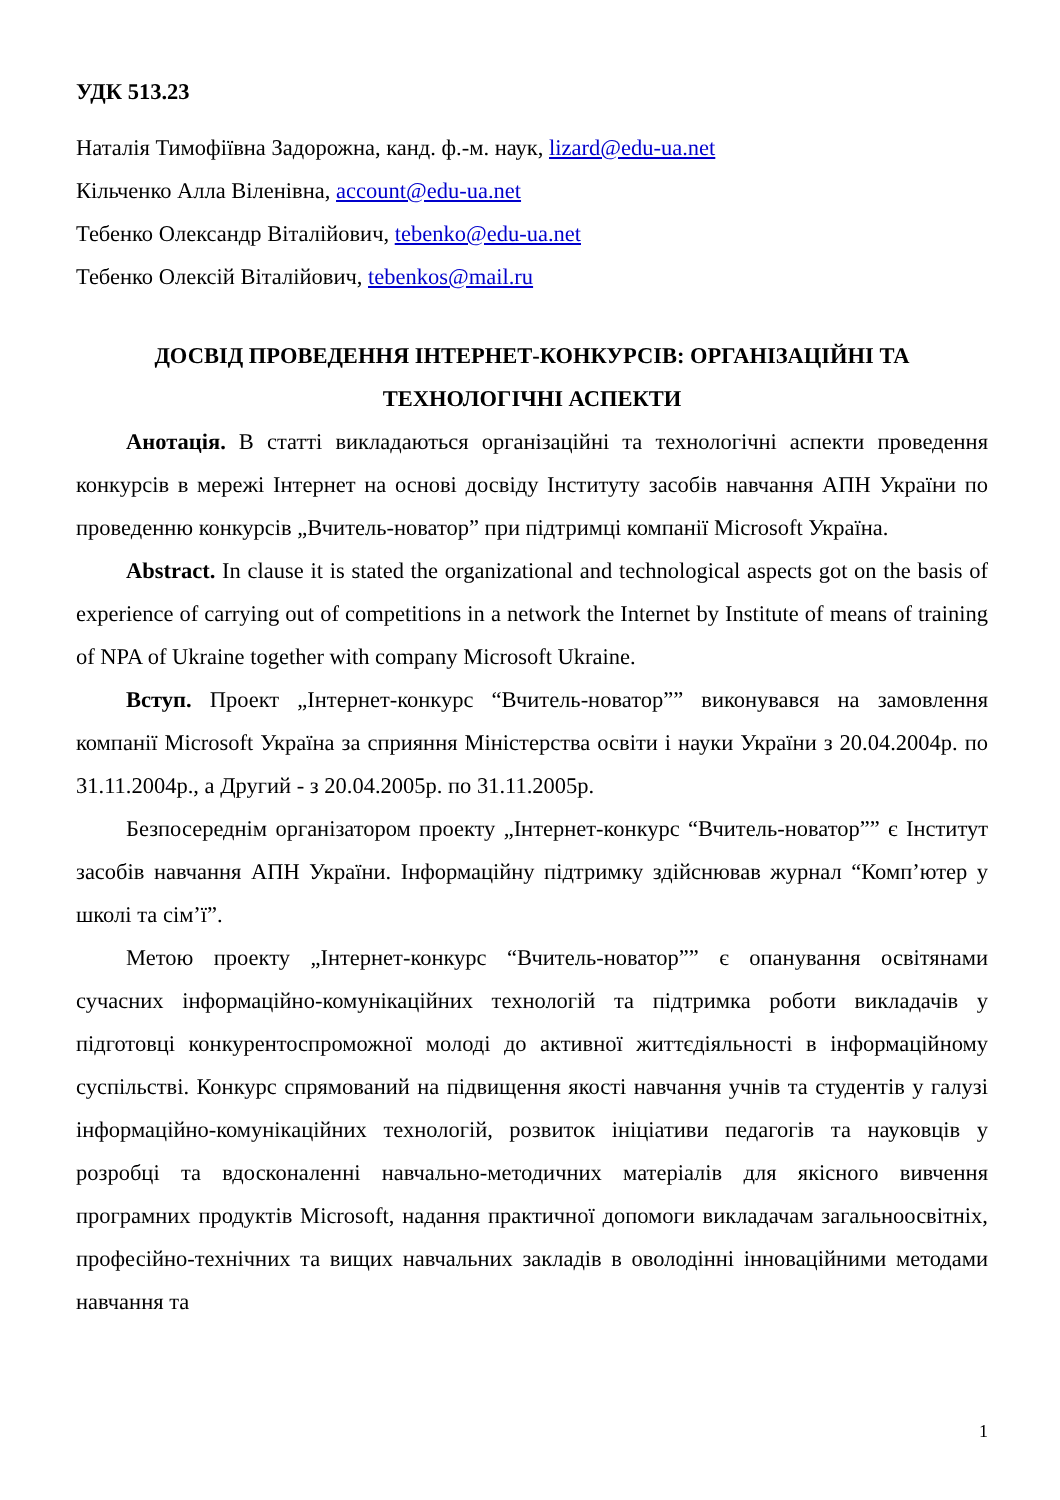УДК 513.23
Наталія Тимофіївна Задорожна, канд. ф.-м. наук, lizard@edu-ua.net
Кільченко Алла Віленівна, account@edu-ua.net
Тебенко Олександр Віталійович, tebenko@edu-ua.net
Тебенко Олексій Віталійович, tebenkos@mail.ru
ДОСВІД ПРОВЕДЕННЯ ІНТЕРНЕТ-КОНКУРСІВ: ОРГАНІЗАЦІЙНІ ТА ТЕХНОЛОГІЧНІ АСПЕКТИ
Анотація. В статті викладаються організаційні та технологічні аспекти проведення конкурсів в мережі Інтернет на основі досвіду Інституту засобів навчання АПН України по проведенню конкурсів „Вчитель-новатор” при підтримці компанії Microsoft Україна.
Abstract. In clause it is stated the organizational and technological aspects got on the basis of experience of carrying out of competitions in a network the Internet by Institute of means of training of NPA of Ukraine together with company Microsoft Ukraine.
Вступ. Проект „Інтернет-конкурс “Вчитель-новатор”” виконувався на замовлення компанії Microsoft Україна за сприяння Міністерства освіти і науки України з 20.04.2004р. по 31.11.2004р., а Другий - з 20.04.2005р. по 31.11.2005р.
Безпосереднім організатором проекту „Інтернет-конкурс “Вчитель-новатор”” є Інститут засобів навчання АПН України. Інформаційну підтримку здійснював журнал “Комп’ютер у школі та сім’ї”.
Метою проекту „Інтернет-конкурс “Вчитель-новатор”” є опанування освітянами сучасних інформаційно-комунікаційних технологій та підтримка роботи викладачів у підготовці конкурентоспроможної молоді до активної життєдіяльності в інформаційному суспільстві. Конкурс спрямований на підвищення якості навчання учнів та студентів у галузі інформаційно-комунікаційних технологій, розвиток ініціативи педагогів та науковців у розробці та вдосконаленні навчально-методичних матеріалів для якісного вивчення програмних продуктів Microsoft, надання практичної допомоги викладачам загальноосвітніх, професійно-технічних та вищих навчальних закладів в оволодінні інноваційними методами навчання та
1